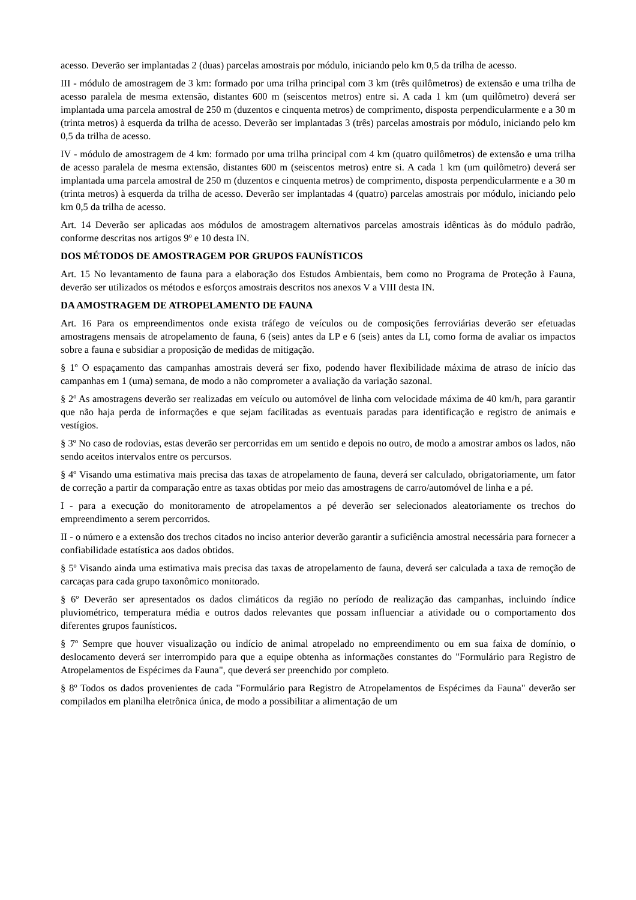acesso. Deverão ser implantadas 2 (duas) parcelas amostrais por módulo, iniciando pelo km 0,5 da trilha de acesso.
III - módulo de amostragem de 3 km: formado por uma trilha principal com 3 km (três quilômetros) de extensão e uma trilha de acesso paralela de mesma extensão, distantes 600 m (seiscentos metros) entre si. A cada 1 km (um quilômetro) deverá ser implantada uma parcela amostral de 250 m (duzentos e cinquenta metros) de comprimento, disposta perpendicularmente e a 30 m (trinta metros) à esquerda da trilha de acesso. Deverão ser implantadas 3 (três) parcelas amostrais por módulo, iniciando pelo km 0,5 da trilha de acesso.
IV - módulo de amostragem de 4 km: formado por uma trilha principal com 4 km (quatro quilômetros) de extensão e uma trilha de acesso paralela de mesma extensão, distantes 600 m (seiscentos metros) entre si. A cada 1 km (um quilômetro) deverá ser implantada uma parcela amostral de 250 m (duzentos e cinquenta metros) de comprimento, disposta perpendicularmente e a 30 m (trinta metros) à esquerda da trilha de acesso. Deverão ser implantadas 4 (quatro) parcelas amostrais por módulo, iniciando pelo km 0,5 da trilha de acesso.
Art. 14 Deverão ser aplicadas aos módulos de amostragem alternativos parcelas amostrais idênticas às do módulo padrão, conforme descritas nos artigos 9º e 10 desta IN.
DOS MÉTODOS DE AMOSTRAGEM POR GRUPOS FAUNÍSTICOS
Art. 15 No levantamento de fauna para a elaboração dos Estudos Ambientais, bem como no Programa de Proteção à Fauna, deverão ser utilizados os métodos e esforços amostrais descritos nos anexos V a VIII desta IN.
DA AMOSTRAGEM DE ATROPELAMENTO DE FAUNA
Art. 16 Para os empreendimentos onde exista tráfego de veículos ou de composições ferroviárias deverão ser efetuadas amostragens mensais de atropelamento de fauna, 6 (seis) antes da LP e 6 (seis) antes da LI, como forma de avaliar os impactos sobre a fauna e subsidiar a proposição de medidas de mitigação.
§ 1º O espaçamento das campanhas amostrais deverá ser fixo, podendo haver flexibilidade máxima de atraso de início das campanhas em 1 (uma) semana, de modo a não comprometer a avaliação da variação sazonal.
§ 2º As amostragens deverão ser realizadas em veículo ou automóvel de linha com velocidade máxima de 40 km/h, para garantir que não haja perda de informações e que sejam facilitadas as eventuais paradas para identificação e registro de animais e vestígios.
§ 3º No caso de rodovias, estas deverão ser percorridas em um sentido e depois no outro, de modo a amostrar ambos os lados, não sendo aceitos intervalos entre os percursos.
§ 4º Visando uma estimativa mais precisa das taxas de atropelamento de fauna, deverá ser calculado, obrigatoriamente, um fator de correção a partir da comparação entre as taxas obtidas por meio das amostragens de carro/automóvel de linha e a pé.
I - para a execução do monitoramento de atropelamentos a pé deverão ser selecionados aleatoriamente os trechos do empreendimento a serem percorridos.
II - o número e a extensão dos trechos citados no inciso anterior deverão garantir a suficiência amostral necessária para fornecer a confiabilidade estatística aos dados obtidos.
§ 5º Visando ainda uma estimativa mais precisa das taxas de atropelamento de fauna, deverá ser calculada a taxa de remoção de carcaças para cada grupo taxonômico monitorado.
§ 6º Deverão ser apresentados os dados climáticos da região no período de realização das campanhas, incluindo índice pluviométrico, temperatura média e outros dados relevantes que possam influenciar a atividade ou o comportamento dos diferentes grupos faunísticos.
§ 7º Sempre que houver visualização ou indício de animal atropelado no empreendimento ou em sua faixa de domínio, o deslocamento deverá ser interrompido para que a equipe obtenha as informações constantes do "Formulário para Registro de Atropelamentos de Espécimes da Fauna", que deverá ser preenchido por completo.
§ 8º Todos os dados provenientes de cada "Formulário para Registro de Atropelamentos de Espécimes da Fauna" deverão ser compilados em planilha eletrônica única, de modo a possibilitar a alimentação de um